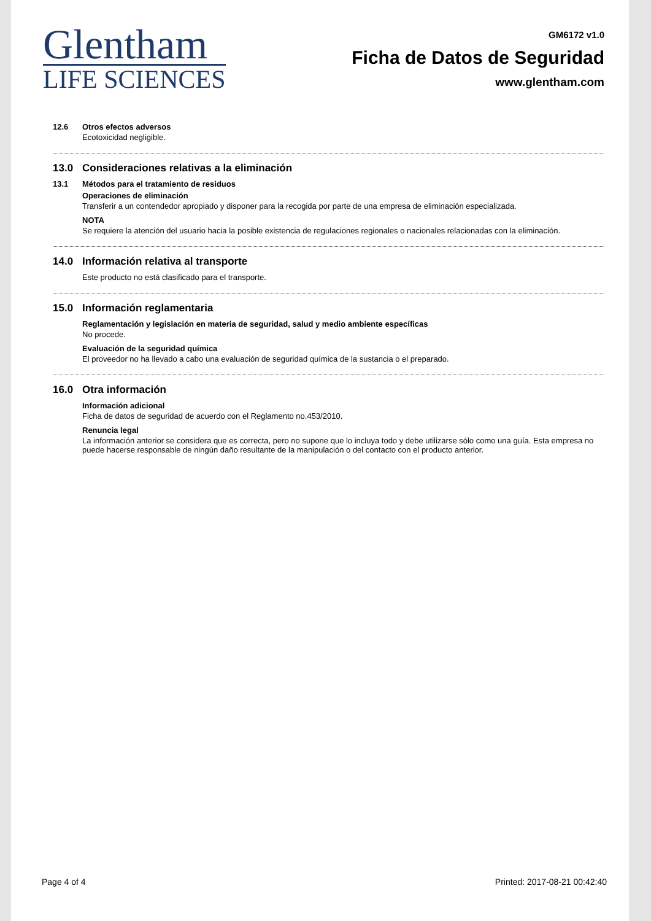Glentham
LIFE SCIENCES
GM6172 v1.0
Ficha de Datos de Seguridad
www.glentham.com
12.6 Otros efectos adversos
Ecotoxicidad negligible.
13.0 Consideraciones relativas a la eliminación
13.1 Métodos para el tratamiento de residuos
Operaciones de eliminación
Transferir a un contendedor apropiado y disponer para la recogida por parte de una empresa de eliminación especializada.
NOTA
Se requiere la atención del usuario hacia la posible existencia de regulaciones regionales o nacionales relacionadas con la eliminación.
14.0 Información relativa al transporte
Este producto no está clasificado para el transporte.
15.0 Información reglamentaria
Reglamentación y legislación en materia de seguridad, salud y medio ambiente específicas
No procede.
Evaluación de la seguridad química
El proveedor no ha llevado a cabo una evaluación de seguridad química de la sustancia o el preparado.
16.0 Otra información
Información adicional
Ficha de datos de seguridad de acuerdo con el Reglamento no.453/2010.
Renuncia legal
La información anterior se considera que es correcta, pero no supone que lo incluya todo y debe utilizarse sólo como una guía. Esta empresa no puede hacerse responsable de ningún daño resultante de la manipulación o del contacto con el producto anterior.
Page 4 of 4 Printed: 2017-08-21 00:42:40